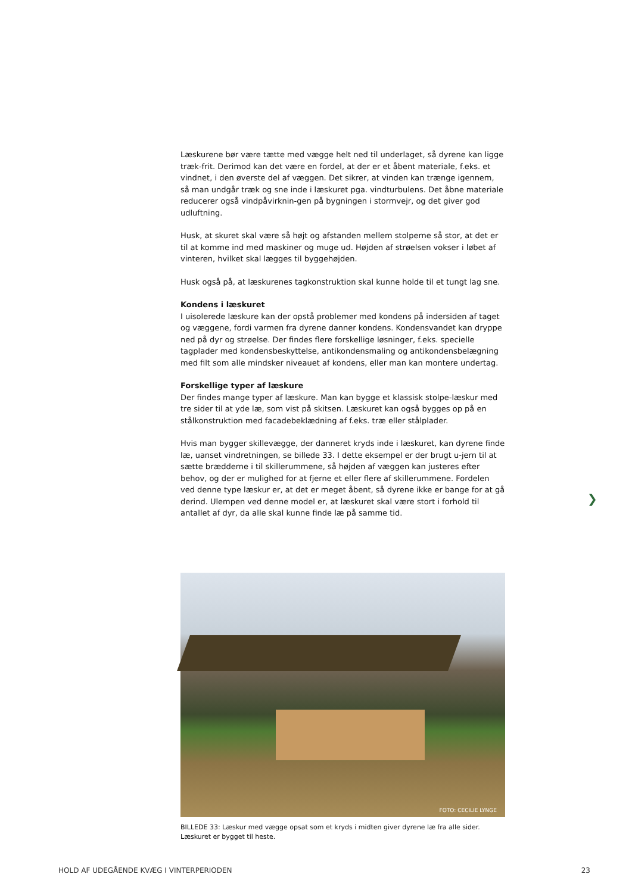Læskurene bør være tætte med vægge helt ned til underlaget, så dyrene kan ligge træk-frit. Derimod kan det være en fordel, at der er et åbent materiale, f.eks. et vindnet, i den øverste del af væggen. Det sikrer, at vinden kan trænge igennem, så man undgår træk og sne inde i læskuret pga. vindturbulens. Det åbne materiale reducerer også vindpåvirknin-gen på bygningen i stormvejr, og det giver god udluftning.
Husk, at skuret skal være så højt og afstanden mellem stolperne så stor, at det er til at komme ind med maskiner og muge ud. Højden af strøelsen vokser i løbet af vinteren, hvilket skal lægges til byggehøjden.
Husk også på, at læskurenes tagkonstruktion skal kunne holde til et tungt lag sne.
Kondens i læskuret
I uisolerede læskure kan der opstå problemer med kondens på indersiden af taget og væggene, fordi varmen fra dyrene danner kondens. Kondensvandet kan dryppe ned på dyr og strøelse. Der findes flere forskellige løsninger, f.eks. specielle tagplader med kondensbeskyttelse, antikondensmaling og antikondensbelægning med filt som alle mindsker niveauet af kondens, eller man kan montere undertag.
Forskellige typer af læskure
Der findes mange typer af læskure. Man kan bygge et klassisk stolpe-læskur med tre sider til at yde læ, som vist på skitsen. Læskuret kan også bygges op på en stålkonstruktion med facadebeklædning af f.eks. træ eller stålplader.
Hvis man bygger skillevægge, der danneret kryds inde i læskuret, kan dyrene finde læ, uanset vindretningen, se billede 33. I dette eksempel er der brugt u-jern til at sætte brædderne i til skillerummene, så højden af væggen kan justeres efter behov, og der er mulighed for at fjerne et eller flere af skillerummene. Fordelen ved denne type læskur er, at det er meget åbent, så dyrene ikke er bange for at gå derind. Ulempen ved denne model er, at læskuret skal være stort i forhold til antallet af dyr, da alle skal kunne finde læ på samme tid.
❯
FOTO: CECILIE LYNGE
BILLEDE 33: Læskur med vægge opsat som et kryds i midten giver dyrene læ fra alle sider.
Læskuret er bygget til heste.
HOLD AF UDEGÅENDE KVÆG I VINTERPERIODEN 23